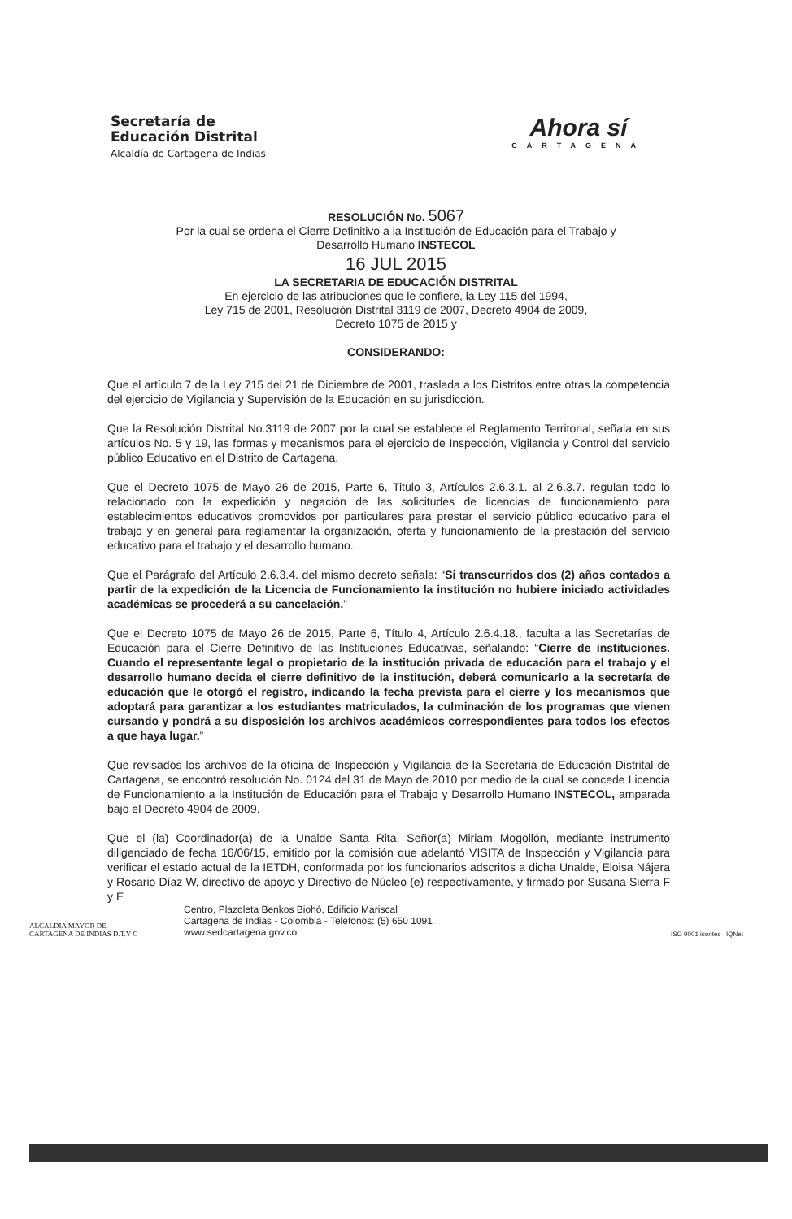Secretaría de
Educación Distrital
Alcaldía de Cartagena de Indias
Ahora sí
CARTAGENA
RESOLUCIÓN No. 5067
Por la cual se ordena el Cierre Definitivo a la Institución de Educación para el Trabajo y
Desarrollo Humano INSTECOL
16 JUL 2015
LA SECRETARIA DE EDUCACIÓN DISTRITAL
En ejercicio de las atribuciones que le confiere, la Ley 115 del 1994,
Ley 715 de 2001, Resolución Distrital 3119 de 2007, Decreto 4904 de 2009,
Decreto 1075 de 2015 y
CONSIDERANDO:
Que el artículo 7 de la Ley 715 del 21 de Diciembre de 2001, traslada a los Distritos entre otras la competencia del ejercicio de Vigilancia y Supervisión de la Educación en su jurisdicción.
Que la Resolución Distrital No.3119 de 2007 por la cual se establece el Reglamento Territorial, señala en sus artículos No. 5 y 19, las formas y mecanismos para el ejercicio de Inspección, Vigilancia y Control del servicio público Educativo en el Distrito de Cartagena.
Que el Decreto 1075 de Mayo 26 de 2015, Parte 6, Titulo 3, Artículos 2.6.3.1. al 2.6.3.7. regulan todo lo relacionado con la expedición y negación de las solicitudes de licencias de funcionamiento para establecimientos educativos promovidos por particulares para prestar el servicio público educativo para el trabajo y en general para reglamentar la organización, oferta y funcionamiento de la prestación del servicio educativo para el trabajo y el desarrollo humano.
Que el Parágrafo del Artículo 2.6.3.4. del mismo decreto señala: “Si transcurridos dos (2) años contados a partir de la expedición de la Licencia de Funcionamiento la institución no hubiere iniciado actividades académicas se procederá a su cancelación.”
Que el Decreto 1075 de Mayo 26 de 2015, Parte 6, Título 4, Artículo 2.6.4.18., faculta a las Secretarías de Educación para el Cierre Definitivo de las Instituciones Educativas, señalando: “Cierre de instituciones. Cuando el representante legal o propietario de la institución privada de educación para el trabajo y el desarrollo humano decida el cierre definitivo de la institución, deberá comunicarlo a la secretaría de educación que le otorgó el registro, indicando la fecha prevista para el cierre y los mecanismos que adoptará para garantizar a los estudiantes matriculados, la culminación de los programas que vienen cursando y pondrá a su disposición los archivos académicos correspondientes para todos los efectos a que haya lugar.”
Que revisados los archivos de la oficina de Inspección y Vigilancia de la Secretaria de Educación Distrital de Cartagena, se encontró resolución No. 0124 del 31 de Mayo de 2010 por medio de la cual se concede Licencia de Funcionamiento a la Institución de Educación para el Trabajo y Desarrollo Humano INSTECOL, amparada bajo el Decreto 4904 de 2009.
Que el (la) Coordinador(a) de la Unalde Santa Rita, Señor(a) Miriam Mogollón, mediante instrumento diligenciado de fecha 16/06/15, emitido por la comisión que adelantó VISITA de Inspección y Vigilancia para verificar el estado actual de la IETDH, conformada por los funcionarios adscritos a dicha Unalde, Eloisa Nájera y Rosario Díaz W, directivo de apoyo y Directivo de Núcleo (e) respectivamente, y firmado por Susana Sierra F y E
ALCALDÍA MAYOR DE
CARTAGENA DE INDIAS D.T.Y C
Centro, Plazoleta Benkos Biohó, Edificio Mariscal
Cartagena de Indias - Colombia - Teléfonos: (5) 650 1091
www.sedcartagena.gov.co
ISO 9001 icontec IQNet